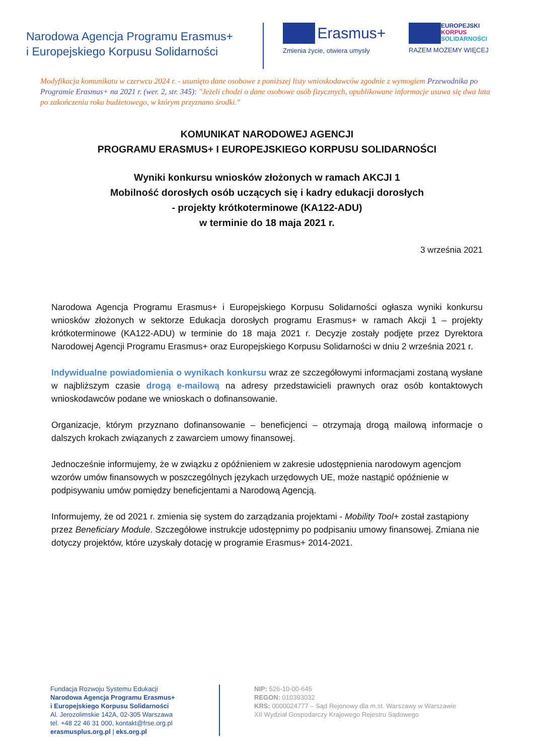Narodowa Agencja Programu Erasmus+
i Europejskiego Korpusu Solidarności
Erasmus+
Zmienia życie, otwiera umysły
EUROPEJSKI
KORPUS
SOLIDARNOŚCI
RAZEM MOŻEMY WIĘCEJ
Modyfikacja komunikatu w czerwcu 2024 r. - usunięto dane osobowe z poniższej listy wnioskodawców zgodnie z wymogiem Przewodnika po Programie Erasmus+ na 2021 r. (wer. 2, str. 345): "Jeżeli chodzi o dane osobowe osób fizycznych, opublikowane informacje usuwa się dwa lata po zakończeniu roku budżetowego, w którym przyznano środki."
KOMUNIKAT NARODOWEJ AGENCJI
PROGRAMU ERASMUS+ I EUROPEJSKIEGO KORPUSU SOLIDARNOŚCI
Wyniki konkursu wniosków złożonych w ramach AKCJI 1
Mobilność dorosłych osób uczących się i kadry edukacji dorosłych
- projekty krótkoterminowe (KA122-ADU)
w terminie do 18 maja 2021 r.
3 września 2021
Narodowa Agencja Programu Erasmus+ i Europejskiego Korpusu Solidarności ogłasza wyniki konkursu wniosków złożonych w sektorze Edukacja dorosłych programu Erasmus+ w ramach Akcji 1 – projekty krótkoterminowe (KA122-ADU) w terminie do 18 maja 2021 r. Decyzje zostały podjęte przez Dyrektora Narodowej Agencji Programu Erasmus+ oraz Europejskiego Korpusu Solidarności w dniu 2 września 2021 r.
Indywidualne powiadomienia o wynikach konkursu wraz ze szczegółowymi informacjami zostaną wysłane w najbliższym czasie drogą e-mailową na adresy przedstawicieli prawnych oraz osób kontaktowych wnioskodawców podane we wnioskach o dofinansowanie.
Organizacje, którym przyznano dofinansowanie – beneficjenci – otrzymają drogą mailową informacje o dalszych krokach związanych z zawarciem umowy finansowej.
Jednocześnie informujemy, że w związku z opóźnieniem w zakresie udostępnienia narodowym agencjom wzorów umów finansowych w poszczególnych językach urzędowych UE, może nastąpić opóźnienie w podpisywaniu umów pomiędzy beneficjentami a Narodową Agencją.
Informujemy, że od 2021 r. zmienia się system do zarządzania projektami - Mobility Tool+ został zastąpiony przez Beneficiary Module. Szczegółowe instrukcje udostępnimy po podpisaniu umowy finansowej. Zmiana nie dotyczy projektów, które uzyskały dotację w programie Erasmus+ 2014-2021.
Fundacja Rozwoju Systemu Edukacji
Narodowa Agencja Programu Erasmus+
i Europejskiego Korpusu Solidarności
Al. Jerozolimskie 142A, 02-305 Warszawa
tel. +48 22 46 31 000, kontakt@frse.org.pl
erasmusplus.org.pl | eks.org.pl
NIP: 526-10-00-645
REGON: 010393032
KRS: 0000024777 – Sąd Rejonowy dla m.st. Warszawy w Warszawie
XII Wydział Gospodarczy Krajowego Rejestru Sądowego